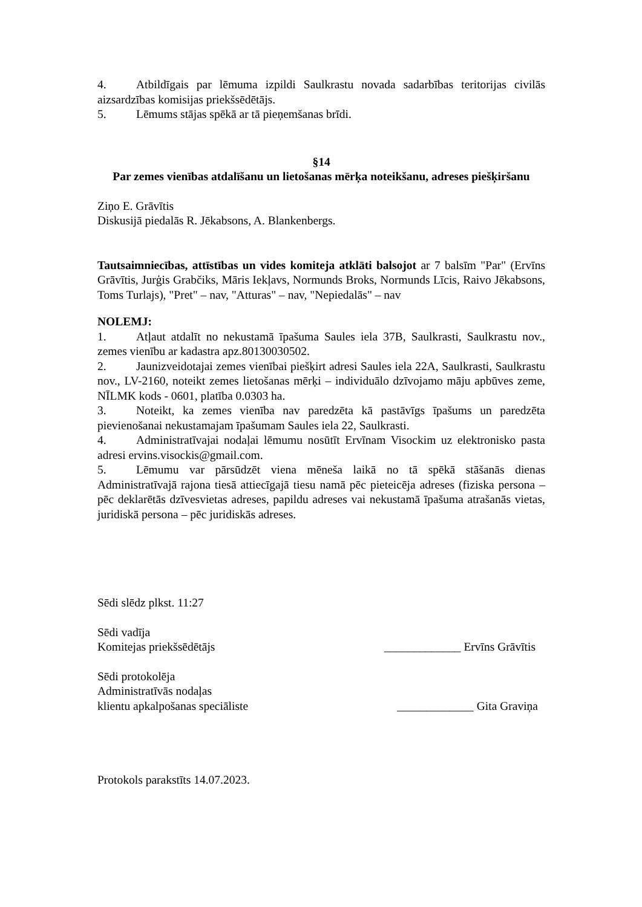4. Atbildīgais par lēmuma izpildi Saulkrastu novada sadarbības teritorijas civilās aizsardzības komisijas priekšsēdētājs.
5. Lēmums stājas spēkā ar tā pieņemšanas brīdi.
§14
Par zemes vienības atdalīšanu un lietošanas mērķa noteikšanu, adreses piešķiršanu
Ziņo E. Grāvītis
Diskusijā piedalās R. Jēkabsons, A. Blankenbergs.
Tautsaimniecības, attīstības un vides komiteja atklāti balsojot ar 7 balsīm "Par" (Ervīns Grāvītis, Jurģis Grabčiks, Māris Iekļavs, Normunds Broks, Normunds Līcis, Raivo Jēkabsons, Toms Turlajs), "Pret" – nav, "Atturas" – nav, "Nepiedalās" – nav
NOLEMJ:
1. Atļaut atdalīt no nekustamā īpašuma Saules iela 37B, Saulkrasti, Saulkrastu nov., zemes vienību ar kadastra apz.80130030502.
2. Jaunizveidotajai zemes vienībai piešķirt adresi Saules iela 22A, Saulkrasti, Saulkrastu nov., LV-2160, noteikt zemes lietošanas mērķi – individuālo dzīvojamo māju apbūves zeme, NĪLMK kods - 0601, platība 0.0303 ha.
3. Noteikt, ka zemes vienība nav paredzēta kā pastāvīgs īpašums un paredzēta pievienošanai nekustamajam īpašumam Saules iela 22, Saulkrasti.
4. Administratīvajai nodaļai lēmumu nosūtīt Ervīnam Visockim uz elektronisko pasta adresi ervins.visockis@gmail.com.
5. Lēmumu var pārsūdzēt viena mēneša laikā no tā spēkā stāšanās dienas Administratīvajā rajona tiesā attiecīgajā tiesu namā pēc pieteicēja adreses (fiziska persona – pēc deklarētās dzīvesvietas adreses, papildu adreses vai nekustamā īpašuma atrašanās vietas, juridiskā persona – pēc juridiskās adreses.
Sēdi slēdz plkst. 11:27
Sēdi vadīja
Komitejas priekšsēdētājs _____________ Ervīns Grāvītis
Sēdi protokolēja
Administratīvās nodaļas
klientu apkalpošanas speciāliste _____________ Gita Graviņa
Protokols parakstīts 14.07.2023.